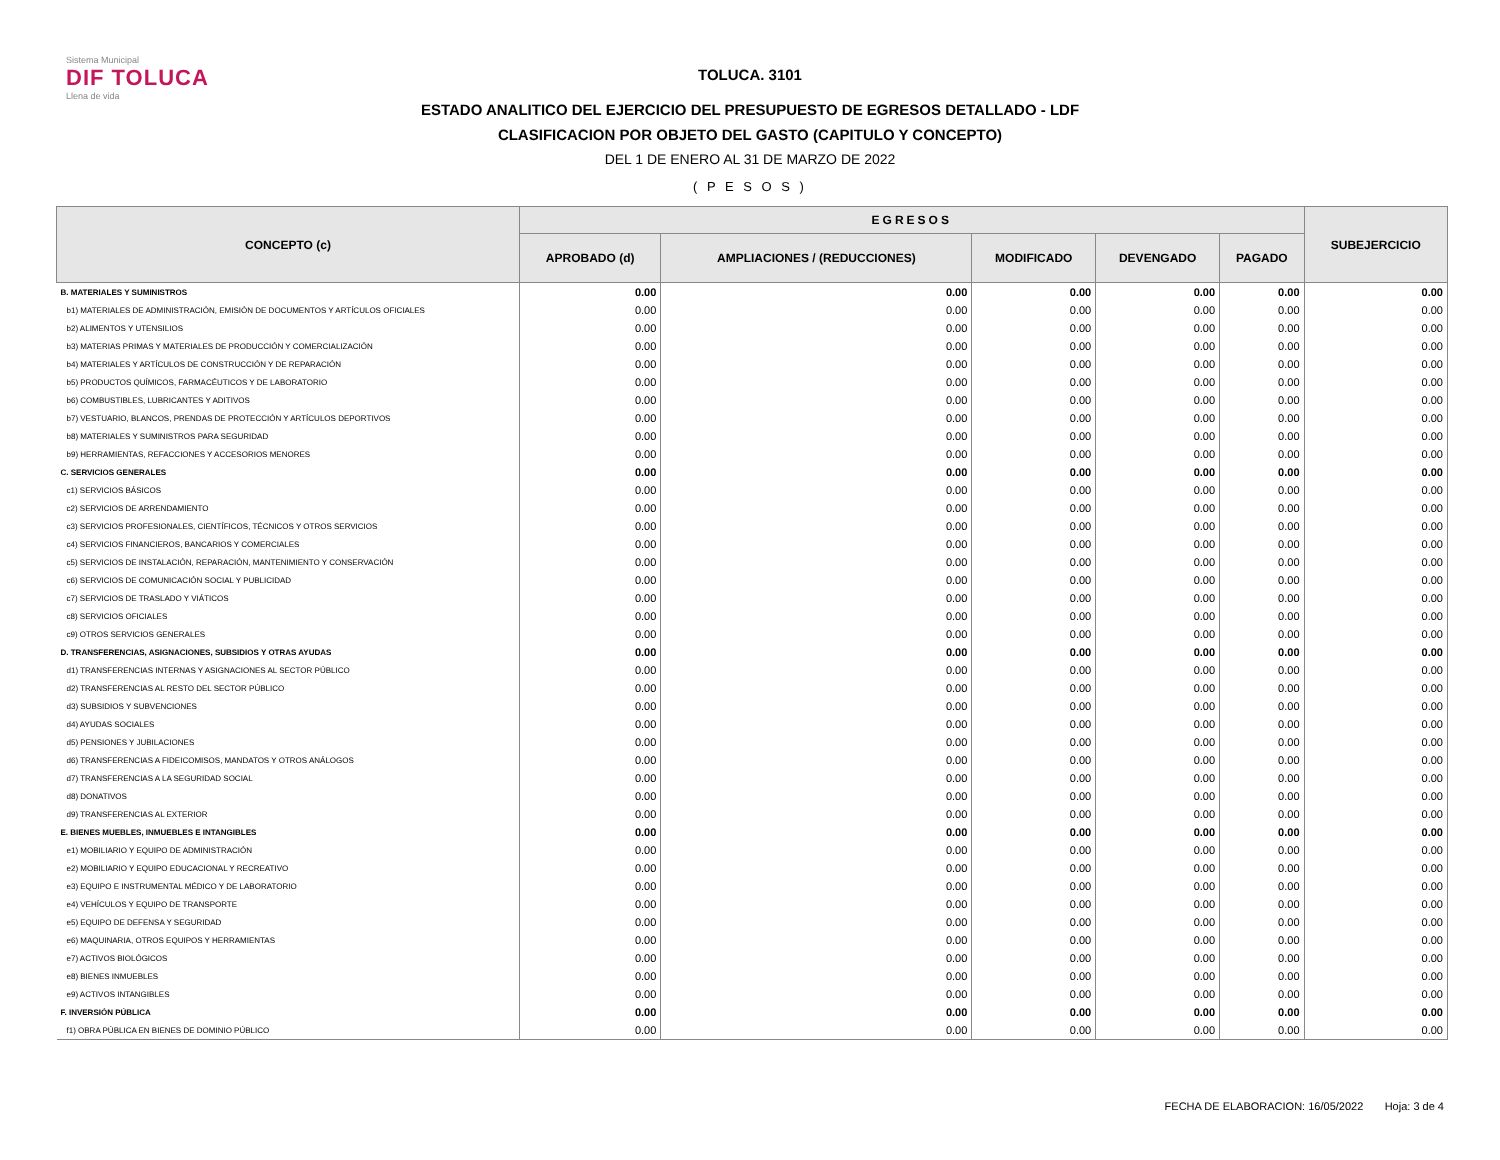Sistema Municipal
DIF TOLUCA
Llena de vida
TOLUCA. 3101
ESTADO ANALITICO DEL EJERCICIO DEL PRESUPUESTO DE EGRESOS DETALLADO - LDF
CLASIFICACION POR OBJETO DEL GASTO (CAPITULO Y CONCEPTO)
DEL 1 DE ENERO AL 31 DE MARZO DE 2022
( P E S O S )
| CONCEPTO (c) | EGRESOS | | | | | SUBEJERCICIO |
| --- | --- | --- | --- | --- | --- | --- |
| | APROBADO (d) | AMPLIACIONES / (REDUCCIONES) | MODIFICADO | DEVENGADO | PAGADO | |
| B. MATERIALES Y SUMINISTROS | 0.00 | 0.00 | 0.00 | 0.00 | 0.00 | 0.00 |
| b1) MATERIALES DE ADMINISTRACIÓN, EMISIÓN DE DOCUMENTOS Y ARTÍCULOS OFICIALES | 0.00 | 0.00 | 0.00 | 0.00 | 0.00 | 0.00 |
| b2) ALIMENTOS Y UTENSILIOS | 0.00 | 0.00 | 0.00 | 0.00 | 0.00 | 0.00 |
| b3) MATERIAS PRIMAS Y MATERIALES DE PRODUCCIÓN Y COMERCIALIZACIÓN | 0.00 | 0.00 | 0.00 | 0.00 | 0.00 | 0.00 |
| b4) MATERIALES Y ARTÍCULOS DE CONSTRUCCIÓN Y DE REPARACIÓN | 0.00 | 0.00 | 0.00 | 0.00 | 0.00 | 0.00 |
| b5) PRODUCTOS QUÍMICOS, FARMACÉUTICOS Y DE LABORATORIO | 0.00 | 0.00 | 0.00 | 0.00 | 0.00 | 0.00 |
| b6) COMBUSTIBLES, LUBRICANTES Y ADITIVOS | 0.00 | 0.00 | 0.00 | 0.00 | 0.00 | 0.00 |
| b7) VESTUARIO, BLANCOS, PRENDAS DE PROTECCIÓN Y ARTÍCULOS DEPORTIVOS | 0.00 | 0.00 | 0.00 | 0.00 | 0.00 | 0.00 |
| b8) MATERIALES Y SUMINISTROS PARA SEGURIDAD | 0.00 | 0.00 | 0.00 | 0.00 | 0.00 | 0.00 |
| b9) HERRAMIENTAS, REFACCIONES Y ACCESORIOS MENORES | 0.00 | 0.00 | 0.00 | 0.00 | 0.00 | 0.00 |
| C. SERVICIOS GENERALES | 0.00 | 0.00 | 0.00 | 0.00 | 0.00 | 0.00 |
| c1) SERVICIOS BÁSICOS | 0.00 | 0.00 | 0.00 | 0.00 | 0.00 | 0.00 |
| c2) SERVICIOS DE ARRENDAMIENTO | 0.00 | 0.00 | 0.00 | 0.00 | 0.00 | 0.00 |
| c3) SERVICIOS PROFESIONALES, CIENTÍFICOS, TÉCNICOS Y OTROS SERVICIOS | 0.00 | 0.00 | 0.00 | 0.00 | 0.00 | 0.00 |
| c4) SERVICIOS FINANCIEROS, BANCARIOS Y COMERCIALES | 0.00 | 0.00 | 0.00 | 0.00 | 0.00 | 0.00 |
| c5) SERVICIOS DE INSTALACIÓN, REPARACIÓN, MANTENIMIENTO Y CONSERVACIÓN | 0.00 | 0.00 | 0.00 | 0.00 | 0.00 | 0.00 |
| c6) SERVICIOS DE COMUNICACIÓN SOCIAL Y PUBLICIDAD | 0.00 | 0.00 | 0.00 | 0.00 | 0.00 | 0.00 |
| c7) SERVICIOS DE TRASLADO Y VIÁTICOS | 0.00 | 0.00 | 0.00 | 0.00 | 0.00 | 0.00 |
| c8) SERVICIOS OFICIALES | 0.00 | 0.00 | 0.00 | 0.00 | 0.00 | 0.00 |
| c9) OTROS SERVICIOS GENERALES | 0.00 | 0.00 | 0.00 | 0.00 | 0.00 | 0.00 |
| D. TRANSFERENCIAS, ASIGNACIONES, SUBSIDIOS Y OTRAS AYUDAS | 0.00 | 0.00 | 0.00 | 0.00 | 0.00 | 0.00 |
| d1) TRANSFERENCIAS INTERNAS Y ASIGNACIONES AL SECTOR PÚBLICO | 0.00 | 0.00 | 0.00 | 0.00 | 0.00 | 0.00 |
| d2) TRANSFERENCIAS AL RESTO DEL SECTOR PÚBLICO | 0.00 | 0.00 | 0.00 | 0.00 | 0.00 | 0.00 |
| d3) SUBSIDIOS Y SUBVENCIONES | 0.00 | 0.00 | 0.00 | 0.00 | 0.00 | 0.00 |
| d4) AYUDAS SOCIALES | 0.00 | 0.00 | 0.00 | 0.00 | 0.00 | 0.00 |
| d5) PENSIONES Y JUBILACIONES | 0.00 | 0.00 | 0.00 | 0.00 | 0.00 | 0.00 |
| d6) TRANSFERENCIAS A FIDEICOMISOS, MANDATOS Y OTROS ANÁLOGOS | 0.00 | 0.00 | 0.00 | 0.00 | 0.00 | 0.00 |
| d7) TRANSFERENCIAS A LA SEGURIDAD SOCIAL | 0.00 | 0.00 | 0.00 | 0.00 | 0.00 | 0.00 |
| d8) DONATIVOS | 0.00 | 0.00 | 0.00 | 0.00 | 0.00 | 0.00 |
| d9) TRANSFERENCIAS AL EXTERIOR | 0.00 | 0.00 | 0.00 | 0.00 | 0.00 | 0.00 |
| E. BIENES MUEBLES, INMUEBLES E INTANGIBLES | 0.00 | 0.00 | 0.00 | 0.00 | 0.00 | 0.00 |
| e1) MOBILIARIO Y EQUIPO DE ADMINISTRACIÓN | 0.00 | 0.00 | 0.00 | 0.00 | 0.00 | 0.00 |
| e2) MOBILIARIO Y EQUIPO EDUCACIONAL Y RECREATIVO | 0.00 | 0.00 | 0.00 | 0.00 | 0.00 | 0.00 |
| e3) EQUIPO E INSTRUMENTAL MÉDICO Y DE LABORATORIO | 0.00 | 0.00 | 0.00 | 0.00 | 0.00 | 0.00 |
| e4) VEHÍCULOS Y EQUIPO DE TRANSPORTE | 0.00 | 0.00 | 0.00 | 0.00 | 0.00 | 0.00 |
| e5) EQUIPO DE DEFENSA Y SEGURIDAD | 0.00 | 0.00 | 0.00 | 0.00 | 0.00 | 0.00 |
| e6) MAQUINARIA, OTROS EQUIPOS Y HERRAMIENTAS | 0.00 | 0.00 | 0.00 | 0.00 | 0.00 | 0.00 |
| e7) ACTIVOS BIOLÓGICOS | 0.00 | 0.00 | 0.00 | 0.00 | 0.00 | 0.00 |
| e8) BIENES INMUEBLES | 0.00 | 0.00 | 0.00 | 0.00 | 0.00 | 0.00 |
| e9) ACTIVOS INTANGIBLES | 0.00 | 0.00 | 0.00 | 0.00 | 0.00 | 0.00 |
| F. INVERSIÓN PÚBLICA | 0.00 | 0.00 | 0.00 | 0.00 | 0.00 | 0.00 |
| f1) OBRA PÚBLICA EN BIENES DE DOMINIO PÚBLICO | 0.00 | 0.00 | 0.00 | 0.00 | 0.00 | 0.00 |
FECHA DE ELABORACION: 16/05/2022 Hoja: 3 de 4